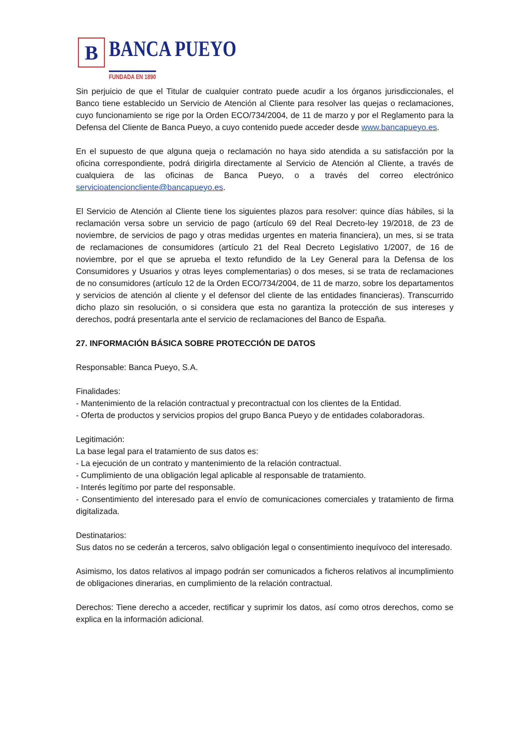B
BANCA PUEYO
FUNDADA EN 1890
Sin perjuicio de que el Titular de cualquier contrato puede acudir a los órganos jurisdiccionales, el Banco tiene establecido un Servicio de Atención al Cliente para resolver las quejas o reclamaciones, cuyo funcionamiento se rige por la Orden ECO/734/2004, de 11 de marzo y por el Reglamento para la Defensa del Cliente de Banca Pueyo, a cuyo contenido puede acceder desde www.bancapueyo.es.
En el supuesto de que alguna queja o reclamación no haya sido atendida a su satisfacción por la oficina correspondiente, podrá dirigirla directamente al Servicio de Atención al Cliente, a través de cualquiera de las oficinas de Banca Pueyo, o a través del correo electrónico servicioatencioncliente@bancapueyo.es.
El Servicio de Atención al Cliente tiene los siguientes plazos para resolver: quince días hábiles, si la reclamación versa sobre un servicio de pago (artículo 69 del Real Decreto-ley 19/2018, de 23 de noviembre, de servicios de pago y otras medidas urgentes en materia financiera), un mes, si se trata de reclamaciones de consumidores (artículo 21 del Real Decreto Legislativo 1/2007, de 16 de noviembre, por el que se aprueba el texto refundido de la Ley General para la Defensa de los Consumidores y Usuarios y otras leyes complementarias) o dos meses, si se trata de reclamaciones de no consumidores (artículo 12 de la Orden ECO/734/2004, de 11 de marzo, sobre los departamentos y servicios de atención al cliente y el defensor del cliente de las entidades financieras). Transcurrido dicho plazo sin resolución, o si considera que esta no garantiza la protección de sus intereses y derechos, podrá presentarla ante el servicio de reclamaciones del Banco de España.
27. INFORMACIÓN BÁSICA SOBRE PROTECCIÓN DE DATOS
Responsable: Banca Pueyo, S.A.
Finalidades:
- Mantenimiento de la relación contractual y precontractual con los clientes de la Entidad.
- Oferta de productos y servicios propios del grupo Banca Pueyo y de entidades colaboradoras.
Legitimación:
La base legal para el tratamiento de sus datos es:
- La ejecución de un contrato y mantenimiento de la relación contractual.
- Cumplimiento de una obligación legal aplicable al responsable de tratamiento.
- Interés legítimo por parte del responsable.
- Consentimiento del interesado para el envío de comunicaciones comerciales y tratamiento de firma digitalizada.
Destinatarios:
Sus datos no se cederán a terceros, salvo obligación legal o consentimiento inequívoco del interesado.
Asimismo, los datos relativos al impago podrán ser comunicados a ficheros relativos al incumplimiento de obligaciones dinerarias, en cumplimiento de la relación contractual.
Derechos: Tiene derecho a acceder, rectificar y suprimir los datos, así como otros derechos, como se explica en la información adicional.